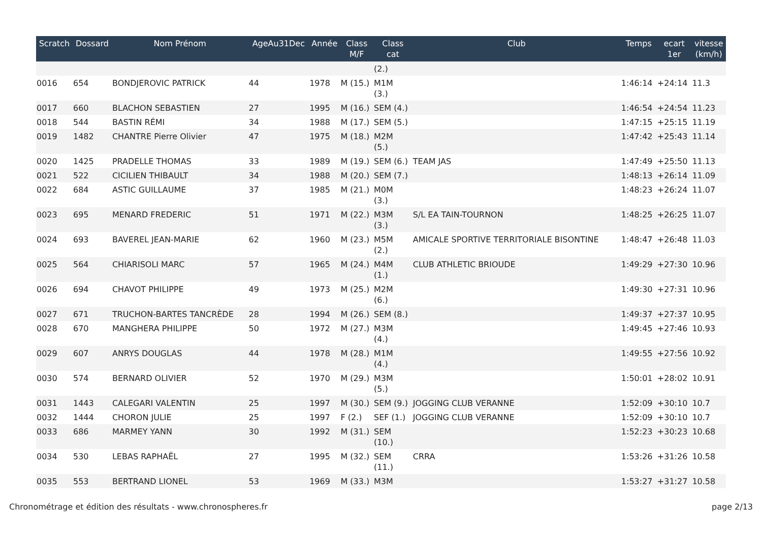| Scratch | Dossard | Nom Prénom | AgeAu31Dec | Année | Class M/F | Class cat | Club | Temps | ecart 1er | vitesse (km/h) |
| --- | --- | --- | --- | --- | --- | --- | --- | --- | --- | --- |
| | | | | | | (2.) | | | | |
| 0016 | 654 | BONDJEROVIC PATRICK | 44 | 1978 | M (15.) | M1M (3.) | | 1:46:14 | +24:14 | 11.3 |
| 0017 | 660 | BLACHON SEBASTIEN | 27 | 1995 | M (16.) | SEM (4.) | | 1:46:54 | +24:54 | 11.23 |
| 0018 | 544 | BASTIN RÉMI | 34 | 1988 | M (17.) | SEM (5.) | | 1:47:15 | +25:15 | 11.19 |
| 0019 | 1482 | CHANTRE Pierre Olivier | 47 | 1975 | M (18.) | M2M (5.) | | 1:47:42 | +25:43 | 11.14 |
| 0020 | 1425 | PRADELLE THOMAS | 33 | 1989 | M (19.) | SEM (6.) | TEAM JAS | 1:47:49 | +25:50 | 11.13 |
| 0021 | 522 | CICILIEN THIBAULT | 34 | 1988 | M (20.) | SEM (7.) | | 1:48:13 | +26:14 | 11.09 |
| 0022 | 684 | ASTIC GUILLAUME | 37 | 1985 | M (21.) | M0M (3.) | | 1:48:23 | +26:24 | 11.07 |
| 0023 | 695 | MENARD FREDERIC | 51 | 1971 | M (22.) | M3M (3.) | S/L EA TAIN-TOURNON | 1:48:25 | +26:25 | 11.07 |
| 0024 | 693 | BAVEREL JEAN-MARIE | 62 | 1960 | M (23.) | M5M (2.) | AMICALE SPORTIVE TERRITORIALE BISONTINE | 1:48:47 | +26:48 | 11.03 |
| 0025 | 564 | CHIARISOLI MARC | 57 | 1965 | M (24.) | M4M (1.) | CLUB ATHLETIC BRIOUDE | 1:49:29 | +27:30 | 10.96 |
| 0026 | 694 | CHAVOT PHILIPPE | 49 | 1973 | M (25.) | M2M (6.) | | 1:49:30 | +27:31 | 10.96 |
| 0027 | 671 | TRUCHON-BARTES TANCRÈDE | 28 | 1994 | M (26.) | SEM (8.) | | 1:49:37 | +27:37 | 10.95 |
| 0028 | 670 | MANGHERA PHILIPPE | 50 | 1972 | M (27.) | M3M (4.) | | 1:49:45 | +27:46 | 10.93 |
| 0029 | 607 | ANRYS DOUGLAS | 44 | 1978 | M (28.) | M1M (4.) | | 1:49:55 | +27:56 | 10.92 |
| 0030 | 574 | BERNARD OLIVIER | 52 | 1970 | M (29.) | M3M (5.) | | 1:50:01 | +28:02 | 10.91 |
| 0031 | 1443 | CALEGARI VALENTIN | 25 | 1997 | M (30.) | SEM (9.) | JOGGING CLUB VERANNE | 1:52:09 | +30:10 | 10.7 |
| 0032 | 1444 | CHORON JULIE | 25 | 1997 | F (2.) | SEF (1.) | JOGGING CLUB VERANNE | 1:52:09 | +30:10 | 10.7 |
| 0033 | 686 | MARMEY YANN | 30 | 1992 | M (31.) | SEM (10.) | | 1:52:23 | +30:23 | 10.68 |
| 0034 | 530 | LEBAS RAPHAËL | 27 | 1995 | M (32.) | SEM (11.) | CRRA | 1:53:26 | +31:26 | 10.58 |
| 0035 | 553 | BERTRAND LIONEL | 53 | 1969 | M (33.) | M3M | | 1:53:27 | +31:27 | 10.58 |
Chronométrage et édition des résultats - www.chronospheres.fr page 2/13